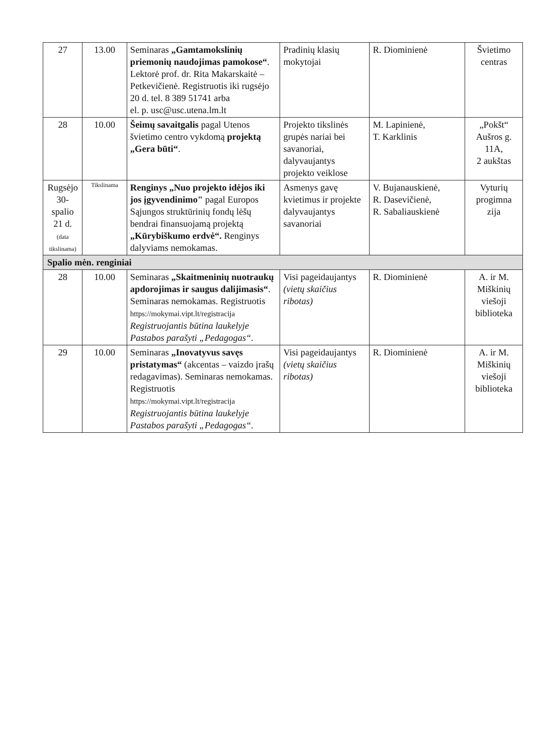| 27 | 13.00 | Seminaras „Gamtamokslinių priemonių naudojimas pamokose“ . Lektorė prof. dr. Rita Makarskaitė – Petkevičienė. Registruotis iki rugsėjo 20 d. tel. 8 389 51741 arba el. p. usc@usc.utena.lm.lt | Pradinių klasių mokytojai | R. Diominienė | Švietimo centras |
| 28 | 10.00 | Šeimų savaitgalis pagal Utenos švietimo centro vykdomą projektą „Gera būti“ . | Projekto tikslinės grupės nariai bei savanoriai, dalyvaujantys projekto veiklose | M. Lapinienė, T. Karklinis | „Pokšt“ Aušros g. 11A, 2 aukštas |
| Rugsėjo 30-spalio 21 d. (data tikslinama) | Tikslinama | Renginys „Nuo projekto idėjos iki jos įgyvendinimo" pagal Europos Sąjungos struktūrinių fondų lėšų bendrai finansuojamą projektą „Kūrybiškumo erdvė“. Renginys dalyviams nemokamas. | Asmenys gavę kvietimus ir projekte dalyvaujantys savanoriai | V. Bujanauskienė, R. Dasevičienė, R. Sabaliauskienė | Vyturių progimna zija |
| Spalio mėn. renginiai | | | | | |
| 28 | 10.00 | Seminaras „Skaitmeninių nuotraukų apdorojimas ir saugus dalijimasis“ . Seminaras nemokamas. Registruotis https://mokymai.vipt.lt/registracija Registruojantis būtina laukelyje Pastabos parašyti „Pedagogas“. | Visi pageidaujantys (vietų skaičius ribotas) | R. Diominienė | A. ir M. Miškinių viešoji biblioteka |
| 29 | 10.00 | Seminaras „Inovatyvus savęs pristatymas“ (akcentas – vaizdo įrašų redagavimas). Seminaras nemokamas. Registruotis https://mokymai.vipt.lt/registracija Registruojantis būtina laukelyje Pastabos parašyti „Pedagogas“. | Visi pageidaujantys (vietų skaičius ribotas) | R. Diominienė | A. ir M. Miškinių viešoji biblioteka |